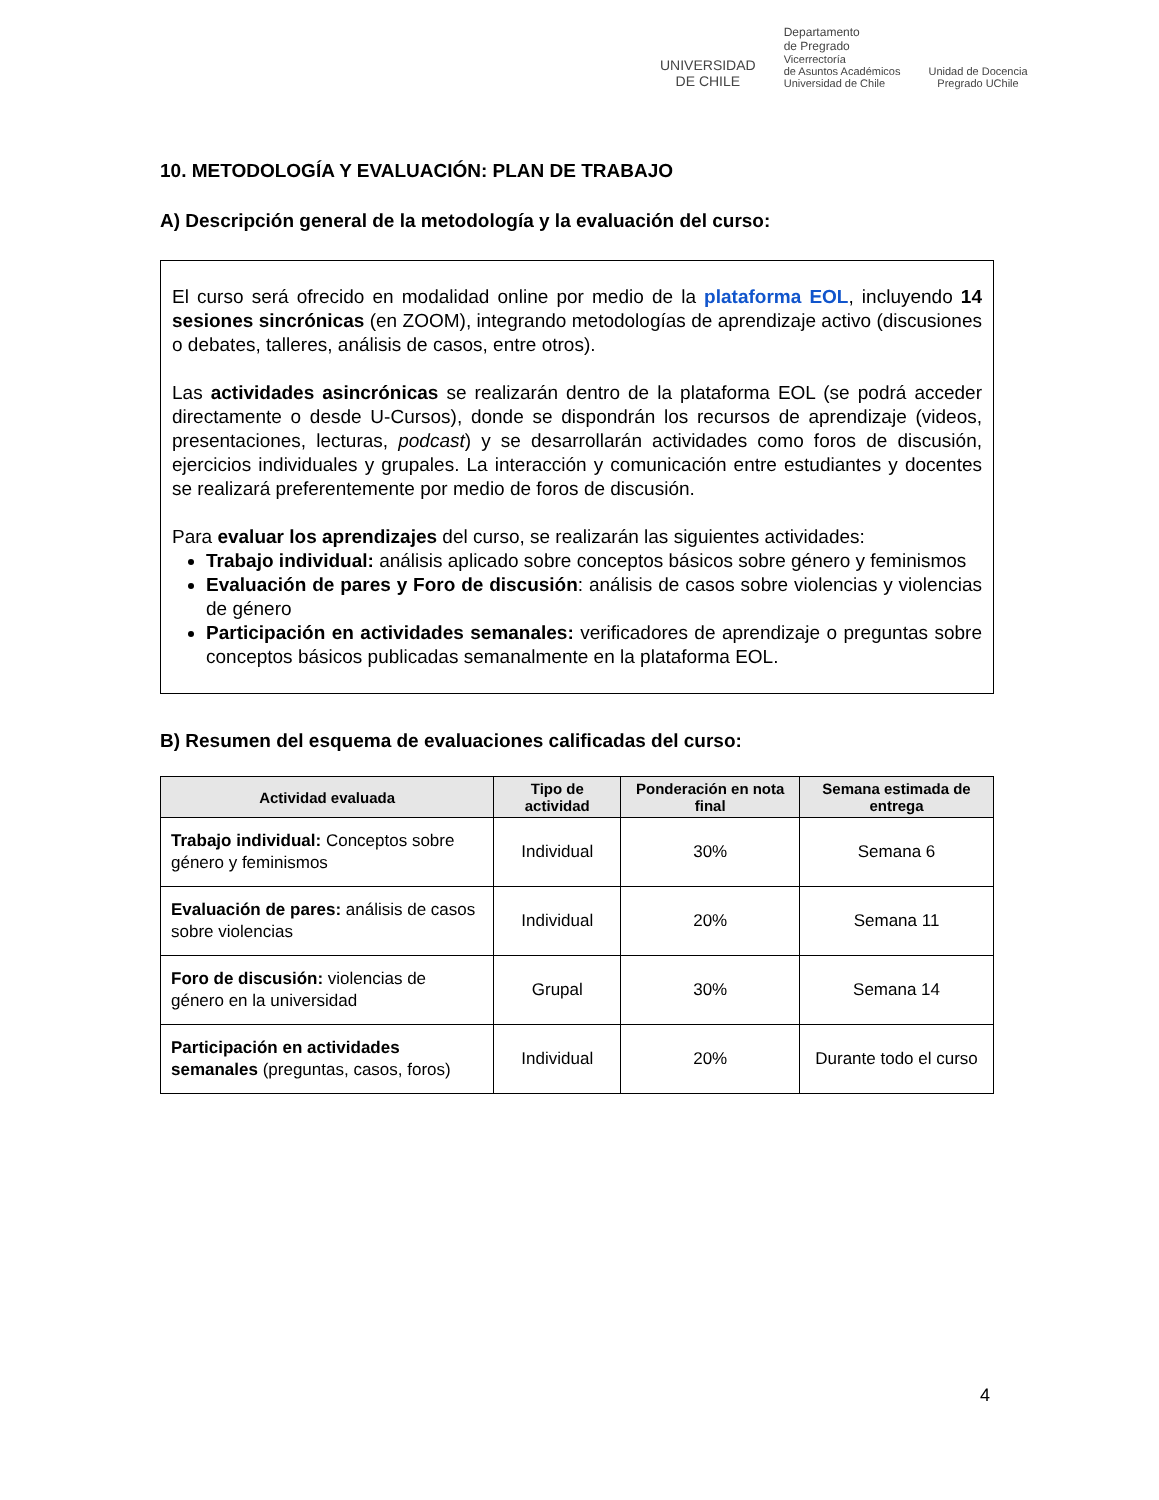UNIVERSIDAD
DE CHILE
Departamento
de Pregrado
Vicerrectoría
de Asuntos Académicos
Universidad de Chile
Unidad de Docencia
Pregrado UChile
10. METODOLOGÍA Y EVALUACIÓN: PLAN DE TRABAJO
A) Descripción general de la metodología y la evaluación del curso:
El curso será ofrecido en modalidad online por medio de la plataforma EOL, incluyendo 14 sesiones sincrónicas (en ZOOM), integrando metodologías de aprendizaje activo (discusiones o debates, talleres, análisis de casos, entre otros).
Las actividades asincrónicas se realizarán dentro de la plataforma EOL (se podrá acceder directamente o desde U-Cursos), donde se dispondrán los recursos de aprendizaje (videos, presentaciones, lecturas, podcast) y se desarrollarán actividades como foros de discusión, ejercicios individuales y grupales. La interacción y comunicación entre estudiantes y docentes se realizará preferentemente por medio de foros de discusión.
Para evaluar los aprendizajes del curso, se realizarán las siguientes actividades:
Trabajo individual: análisis aplicado sobre conceptos básicos sobre género y feminismos
Evaluación de pares y Foro de discusión: análisis de casos sobre violencias y violencias de género
Participación en actividades semanales: verificadores de aprendizaje o preguntas sobre conceptos básicos publicadas semanalmente en la plataforma EOL.
B) Resumen del esquema de evaluaciones calificadas del curso:
| Actividad evaluada | Tipo de actividad | Ponderación en nota final | Semana estimada de entrega |
| --- | --- | --- | --- |
| Trabajo individual: Conceptos sobre género y feminismos | Individual | 30% | Semana 6 |
| Evaluación de pares: análisis de casos sobre violencias | Individual | 20% | Semana 11 |
| Foro de discusión: violencias de género en la universidad | Grupal | 30% | Semana 14 |
| Participación en actividades semanales (preguntas, casos, foros) | Individual | 20% | Durante todo el curso |
4